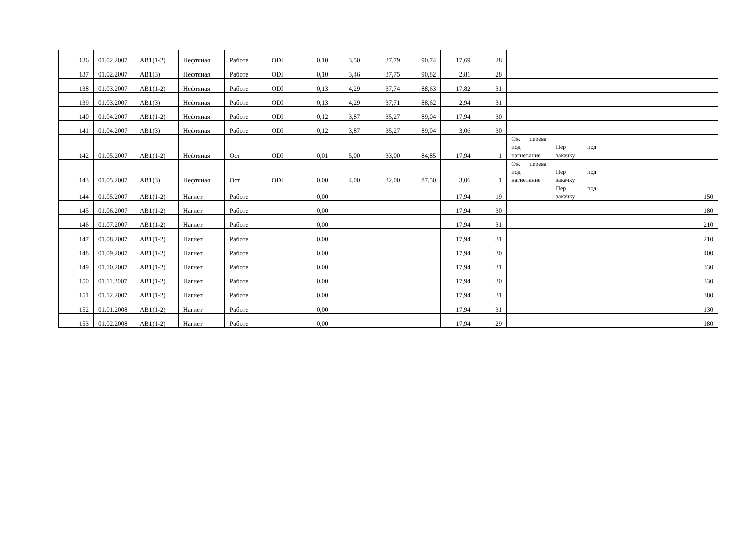| 136 | 01.02.2007 | АВ1(1-2) | Нефтяная | Работе | ODI | 0,10 | 3,50 | 37,79 | 90,74 | 17,69 | 28 | | | | | |
| 137 | 01.02.2007 | АВ1(3) | Нефтяная | Работе | ODI | 0,10 | 3,46 | 37,75 | 90,82 | 2,81 | 28 | | | | | |
| 138 | 01.03.2007 | АВ1(1-2) | Нефтяная | Работе | ODI | 0,13 | 4,29 | 37,74 | 88,63 | 17,82 | 31 | | | | | |
| 139 | 01.03.2007 | АВ1(3) | Нефтяная | Работе | ODI | 0,13 | 4,29 | 37,71 | 88,62 | 2,94 | 31 | | | | | |
| 140 | 01.04.2007 | АВ1(1-2) | Нефтяная | Работе | ODI | 0,12 | 3,87 | 35,27 | 89,04 | 17,94 | 30 | | | | | |
| 141 | 01.04.2007 | АВ1(3) | Нефтяная | Работе | ODI | 0,12 | 3,87 | 35,27 | 89,04 | 3,06 | 30 | | | | | |
| 142 | 01.05.2007 | АВ1(1-2) | Нефтяная | Ост | ODI | 0,01 | 5,00 | 33,00 | 84,85 | 17,94 | 1 | Ож перева под нагнетание | Пер под закачку | | | |
| 143 | 01.05.2007 | АВ1(3) | Нефтяная | Ост | ODI | 0,00 | 4,00 | 32,00 | 87,50 | 3,06 | 1 | Ож перева под нагнетание | Пер под закачку | | | |
| 144 | 01.05.2007 | АВ1(1-2) | Нагнет | Работе | | 0,00 | | | | 17,94 | 19 | | Пер под закачку | | | 150 |
| 145 | 01.06.2007 | АВ1(1-2) | Нагнет | Работе | | 0,00 | | | | 17,94 | 30 | | | | | 180 |
| 146 | 01.07.2007 | АВ1(1-2) | Нагнет | Работе | | 0,00 | | | | 17,94 | 31 | | | | | 210 |
| 147 | 01.08.2007 | АВ1(1-2) | Нагнет | Работе | | 0,00 | | | | 17,94 | 31 | | | | | 210 |
| 148 | 01.09.2007 | АВ1(1-2) | Нагнет | Работе | | 0,00 | | | | 17,94 | 30 | | | | | 400 |
| 149 | 01.10.2007 | АВ1(1-2) | Нагнет | Работе | | 0,00 | | | | 17,94 | 31 | | | | | 330 |
| 150 | 01.11.2007 | АВ1(1-2) | Нагнет | Работе | | 0,00 | | | | 17,94 | 30 | | | | | 330 |
| 151 | 01.12.2007 | АВ1(1-2) | Нагнет | Работе | | 0,00 | | | | 17,94 | 31 | | | | | 380 |
| 152 | 01.01.2008 | АВ1(1-2) | Нагнет | Работе | | 0,00 | | | | 17,94 | 31 | | | | | 130 |
| 153 | 01.02.2008 | АВ1(1-2) | Нагнет | Работе | | 0,00 | | | | 17,94 | 29 | | | | | 180 |